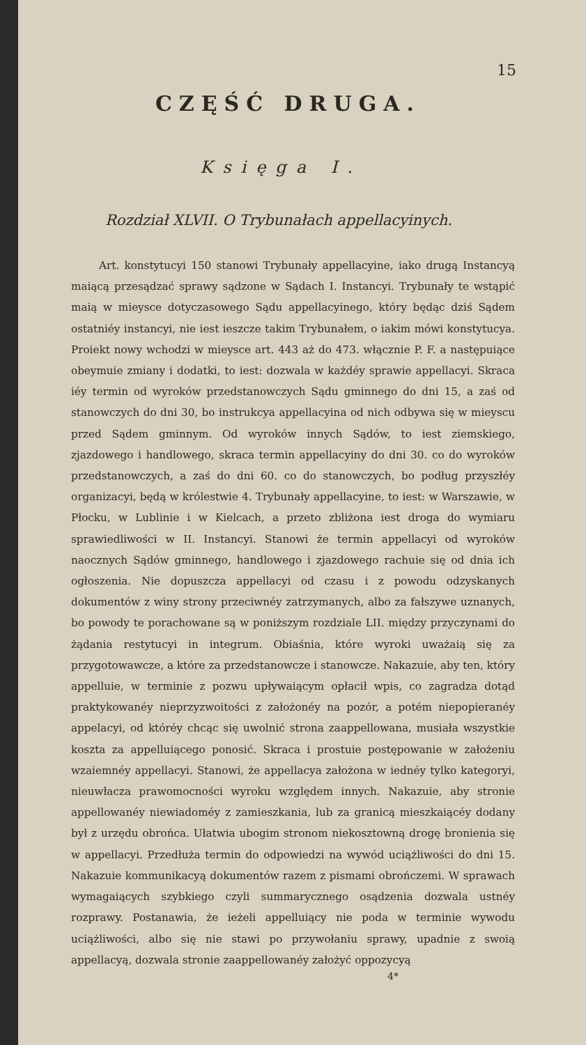15
CZĘŚĆ DRUGA.
Księga I.
Rozdział XLVII. O Trybunałach appellacyinych.
Art. konstytucyi 150 stanowi Trybunały appellacyine, iako drugą Instancyą maiącą przesądzać sprawy sądzone w Sądach I. Instancyi. Trybunały te wstąpić maią w mieysce dotyczasowego Sądu appellacyinego, który będąc dziś Sądem ostatniéy instancyi, nie iest ieszcze takim Trybunałem, o iakim mówi konstytucya. Proiekt nowy wchodzi w mieysce art. 443 aż do 473. włącznie P. F. a następuiące obeymuie zmiany i dodatki, to iest: dozwala w każdéy sprawie appellacyi. Skraca iéy termin od wyroków przedstanowczych Sądu gminnego do dni 15, a zaś od stanowczych do dni 30, bo instrukcya appellacyina od nich odbywa się w mieyscu przed Sądem gminnym. Od wyroków innych Sądów, to iest ziemskiego, zjazdowego i handlowego, skraca termin appellacyiny do dni 30. co do wyroków przedstanowczych, a zaś do dni 60. co do stanowczych, bo podług przyszłéy organizacyi, będą w królestwie 4. Trybunały appellacyine, to iest: w Warszawie, w Płocku, w Lublinie i w Kielcach, a przeto zbliżona iest droga do wymiaru sprawiedliwości w II. Instancyi. Stanowi że termin appellacyi od wyroków naocznych Sądów gminnego, handlowego i zjazdowego rachuie się od dnia ich ogłoszenia. Nie dopuszcza appellacyi od czasu i z powodu odzyskanych dokumentów z winy strony przeciwnéy zatrzymanych, albo za fałszywe uznanych, bo powody te porachowane są w poniższym rozdziale LII. między przyczynami do żądania restytucyi in integrum. Obiaśnia, które wyroki uważaią się za przygotowawcze, a które za przedstanowcze i stanowcze. Nakazuie, aby ten, który appelluie, w terminie z pozwu upływaiącym opłacił wpis, co zagradza dotąd praktykowanéy nieprzyzwoitości z założonéy na pozór, a potém niepopieranéy appelacyi, od któréy chcąc się uwolnić strona zaappellowana, musiała wszystkie koszta za appelluiącego ponosić. Skraca i prostuie postępowanie w założeniu wzaiemnéy appellacyi. Stanowi, że appellacya założona w iednéy tylko kategoryi, nieuwłacza prawomocności wyroku względem innych. Nakazuie, aby stronie appellowanéy niewiadoméy z zamieszkania, lub za granicą mieszkaiącéy dodany był z urzędu obrońca. Ułatwia ubogim stronom niekosztowną drogę bronienia się w appellacyi. Przedłuża termin do odpowiedzi na wywód uciążliwości do dni 15. Nakazuie kommunikacyą dokumentów razem z pismami obrończemi. W sprawach wymagaiących szybkiego czyli summarycznego osądzenia dozwala ustnéy rozprawy. Postanawia, że ieżeli appelluiący nie poda w terminie wywodu uciążliwości, albo się nie stawi po przywołaniu sprawy, upadnie z swoią appellacyą, dozwala stronie zaappellowanéy założyć oppozycyą
4*